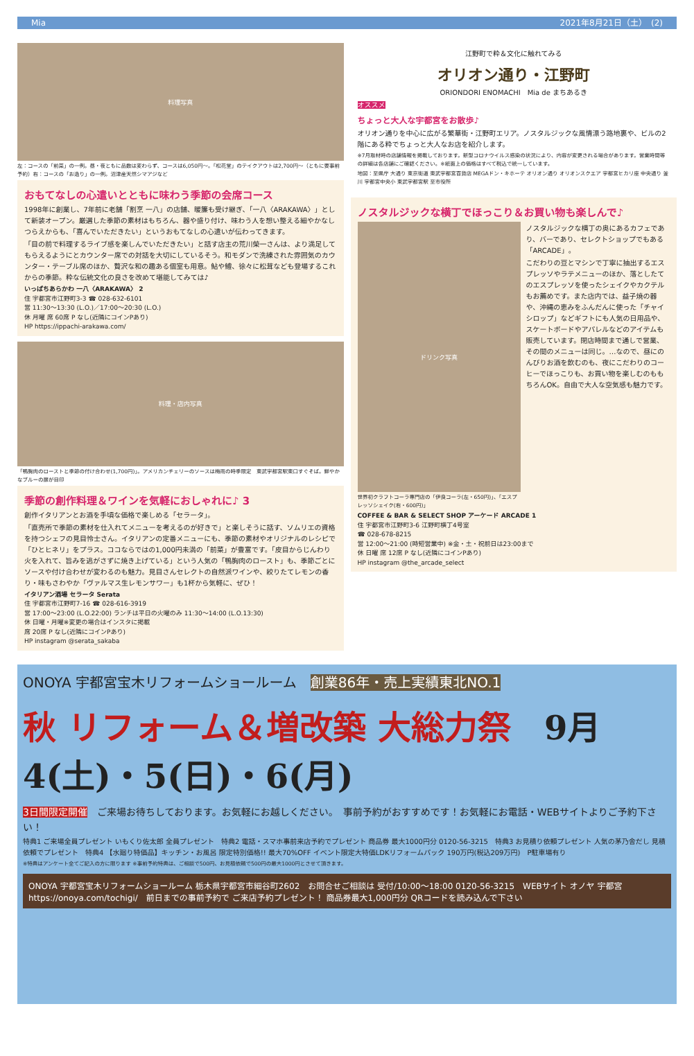Mia 2021年8月21日（土）　(2)
料理写真
左：コースの「前菜」の一例。昼・夜ともに品数は変わらず、コースは6,050円〜。「松花堂」のテイクアウトは2,700円〜（ともに要事前予約）右：コースの「お造り」の一例。沼津産天然シマアジなど
おもてなしの心遣いとともに味わう季節の会席コース
1998年に創業し、7年前に老舗「割烹 一八」の店舗、暖簾も受け継ぎ、「一八〈ARAKAWA〉」として新装オープン。厳選した季節の素材はもちろん、器や盛り付け、味わう人を想い整える細やかなしつらえからも、「喜んでいただきたい」というおもてなしの心遣いが伝わってきます。
「目の前で料理するライブ感を楽しんでいただきたい」と話す店主の荒川榮一さんは、より満足してもらえるようにとカウンター席での対話を大切にしているそう。和モダンで洗練された雰囲気のカウンター・テーブル席のほか、贅沢な和の趣ある個室も用意。鮎や鱧、徐々に松茸なども登場するこれからの季節。粋な伝統文化の良さを改めて堪能してみては♪
いっぱちあらかわ 一八〈ARAKAWA〉 2
住 宇都宮市江野町3-3 ☎ 028-632-6101
営 11:30〜13:30 (L.O.)／17:00〜20:30 (L.O.)
休 月曜 席 60席 P なし(近隣にコインPあり)
HP https://ippachi-arakawa.com/
料理・店内写真
「鴨胸肉のローストと季節の付け合わせ(1,700円)」。アメリカンチェリーのソースは梅雨の時季限定　東武宇都宮駅東口すぐそば。鮮やかなブルーの扉が目印
季節の創作料理＆ワインを気軽におしゃれに♪ 3
創作イタリアンとお酒を手頃な価格で楽しめる「セラータ」。
「直売所で季節の素材を仕入れてメニューを考えるのが好きで」と楽しそうに話す、ソムリエの資格を持つシェフの見目怜士さん。イタリアンの定番メニューにも、季節の素材やオリジナルのレシピで「ひとヒネリ」をプラス。ココならではの1,000円未満の「前菜」が豊富です。「皮目からじんわり火を入れて、旨みを逃がさずに焼き上げている」という人気の「鴨胸肉のロースト」も、季節ごとにソースや付け合わせが変わるのも魅力。見目さんセレクトの自然派ワインや、絞りたてレモンの香り・味もさわやか「ヴァルマス生レモンサワー」も1杯から気軽に、ぜひ！
イタリアン酒場 セラータ Serata
住 宇都宮市江野町7-16 ☎ 028-616-3919
営 17:00〜23:00 (L.O.22:00) ランチは平日の火曜のみ 11:30〜14:00 (L.O.13:30)
休 日曜・月曜※変更の場合はインスタに掲載
席 20席 P なし(近隣にコインPあり)
HP instagram @serata_sakaba
江野町で粋＆文化に触れてみる
オリオン通り・江野町
ORIONDORI ENOMACHI　Mia de まちあるき
オススメ
ちょっと大人な宇都宮をお散歩♪
オリオン通りを中心に広がる繁華街・江野町エリア。ノスタルジックな風情漂う路地裏や、ビルの2階にある粋でちょっと大人なお店を紹介します。
※7月取材時の店舗情報を掲載しております。新型コロナウイルス感染の状況により、内容が変更される場合があります。営業時間等の詳細は各店舗にご確認ください。※紙面上の価格はすべて税込で統一しています。
地図：至県庁 大通り 東京街道 東武宇都宮百貨店 MEGAドン・キホーテ オリオン通り オリオンスクエア 宇都宮ヒカリ座 中央通り 釜川 宇都宮中央小 東武宇都宮駅 至市役所
ノスタルジックな横丁でほっこり＆お買い物も楽しんで♪
ドリンク写真
世界初クラフトコーラ専門店の「伊良コーラ(左・650円)」、「エスプレッソシェイク(右・600円)」
ノスタルジックな横丁の奥にあるカフェであり、バーであり、セレクトショップでもある「ARCADE」。
こだわりの豆とマシンで丁寧に抽出するエスプレッソやラテメニューのほか、落としたてのエスプレッソを使ったシェイクやカクテルもお薦めです。また店内では、益子焼の器や、沖縄の恵みをふんだんに使った「チャイシロップ」などギフトにも人気の日用品や、スケートボードやアパレルなどのアイテムも販売しています。閉店時間まで通しで営業、その間のメニューは同じ。…なので、昼にのんびりお酒を飲むのも、夜にこだわりのコーヒーでほっこりも、お買い物を楽しむのももちろんOK。自由で大人な空気感も魅力です。
COFFEE & BAR & SELECT SHOP アーケード ARCADE 1
住 宇都宮市江野町3-6 江野町横丁4号室
☎ 028-678-8215
営 12:00〜21:00 (時短営業中) ※金・土・祝前日は23:00まで
休 日曜 席 12席 P なし(近隣にコインPあり)
HP instagram @the_arcade_select
ONOYA 宇都宮宝木リフォームショールーム　創業86年・売上実績東北NO.1
秋 リフォーム＆増改築 大総力祭　9月4(土)・5(日)・6(月)
3日間限定開催　ご来場お待ちしております。お気軽にお越しください。　事前予約がおすすめです！お気軽にお電話・WEBサイトよりご予約下さい！
特典1 ご来場全員プレゼント いもくり佐太郎 全員プレゼント　特典2 電話・スマホ事前来店予約でプレゼント 商品券 最大1000円分 0120-56-3215　特典3 お見積り依頼プレゼント 人気の茅乃舎だし 見積依頼でプレゼント　特典4 【水廻り特価品】キッチン・お風呂 限定特別価格!! 最大70%OFF イベント限定大特価LDKリフォームパック 190万円(税込209万円)　P駐車場有り
※特典はアンケート全てご記入の方に限ります ※事前予約特典は、ご相談で500円、お見積依頼で500円の最大1000円とさせて頂きます。
ONOYA 宇都宮宝木リフォームショールーム 栃木県宇都宮市細谷町2602　お問合せご相談は 受付/10:00〜18:00 0120-56-3215　WEBサイト オノヤ 宇都宮 https://onoya.com/tochigi/　前日までの事前予約で ご来店予約プレゼント！ 商品券最大1,000円分 QRコードを読み込んで下さい